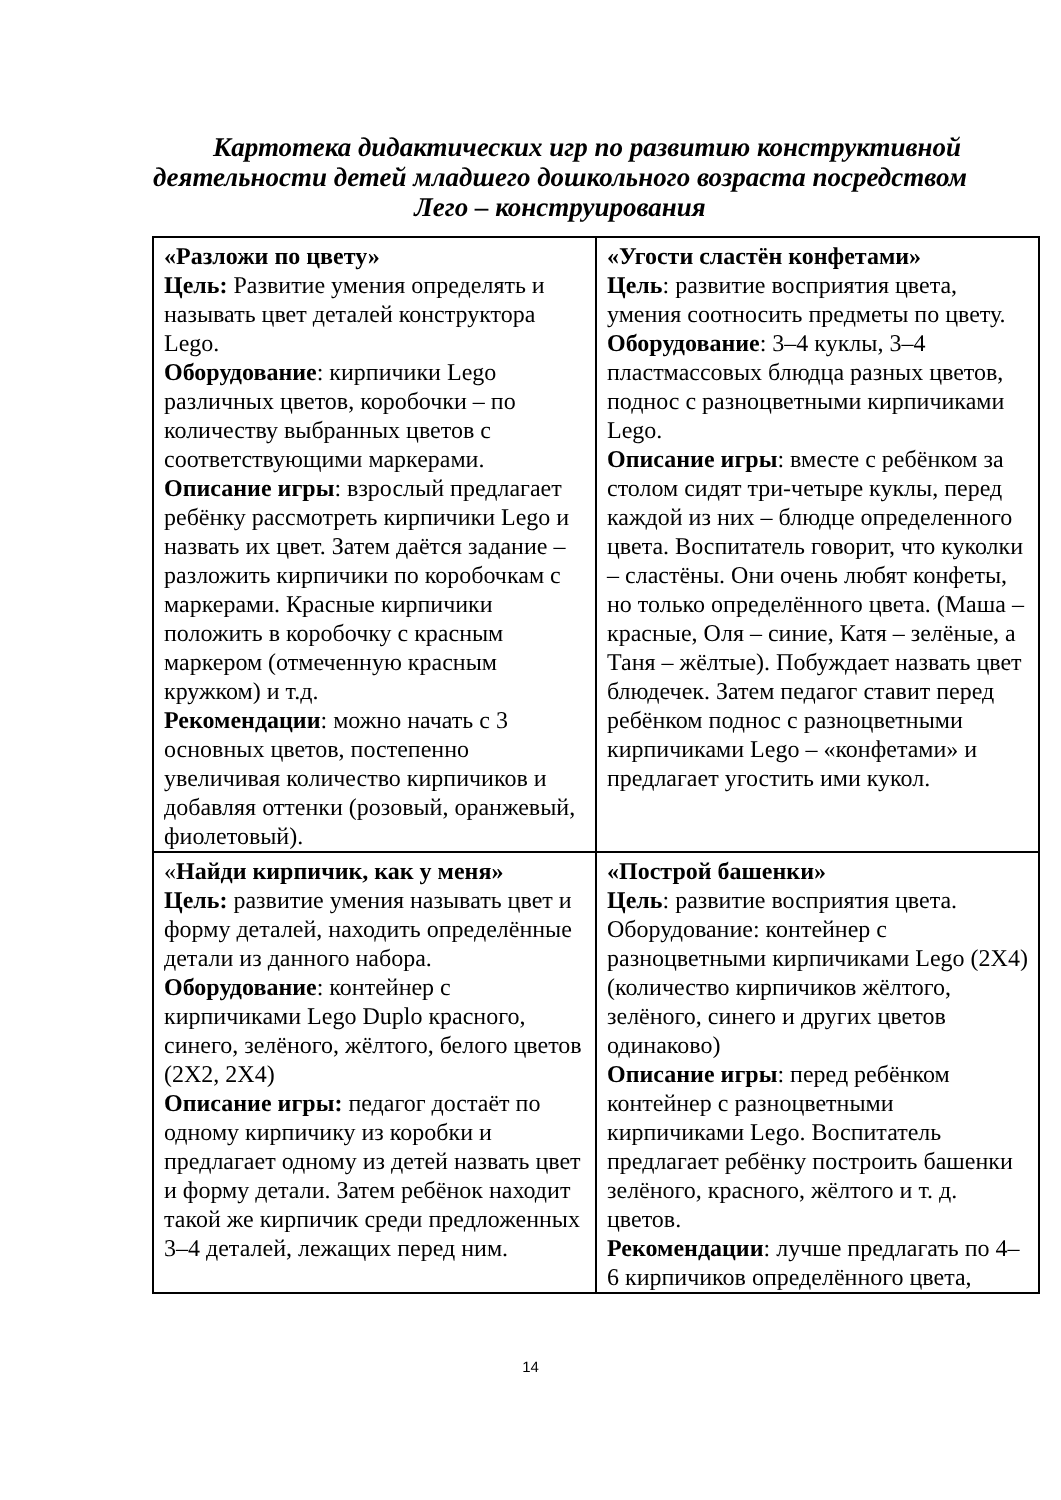Картотека дидактических игр по развитию конструктивной деятельности детей младшего дошкольного возраста посредством Лего – конструирования
| «Разложи по цвету» Цель: Развитие умения определять и называть цвет деталей конструктора Lego. Оборудование : кирпичики Lego различных цветов, коробочки – по количеству выбранных цветов с соответствующими маркерами. Описание игры : взрослый предлагает ребёнку рассмотреть кирпичики Lego и назвать их цвет. Затем даётся задание – разложить кирпичики по коробочкам с маркерами. Красные кирпичики положить в коробочку с красным маркером (отмеченную красным кружком) и т.д. Рекомендации : можно начать с 3 основных цветов, постепенно увеличивая количество кирпичиков и добавляя оттенки (розовый, оранжевый, фиолетовый). | «Угости сластён конфетами» Цель : развитие восприятия цвета, умения соотносить предметы по цвету. Оборудование : 3–4 куклы, 3–4 пластмассовых блюдца разных цветов, поднос с разноцветными кирпичиками Lego. Описание игры : вместе с ребёнком за столом сидят три-четыре куклы, перед каждой из них – блюдце определенного цвета. Воспитатель говорит, что куколки – сластёны. Они очень любят конфеты, но только определённого цвета. (Маша – красные, Оля – синие, Катя – зелёные, а Таня – жёлтые). Побуждает назвать цвет блюдечек. Затем педагог ставит перед ребёнком поднос с разноцветными кирпичиками Lego – «конфетами» и предлагает угостить ими кукол. |
| « Найди кирпичик, как у меня» Цель: развитие умения называть цвет и форму деталей, находить определённые детали из данного набора. Оборудование : контейнер с кирпичиками Lego Duplo красного, синего, зелёного, жёлтого, белого цветов (2Х2, 2Х4) Описание игры: педагог достаёт по одному кирпичику из коробки и предлагает одному из детей назвать цвет и форму детали. Затем ребёнок находит такой же кирпичик среди предложенных 3–4 деталей, лежащих перед ним. | «Построй башенки» Цель : развитие восприятия цвета. Оборудование: контейнер с разноцветными кирпичиками Lego (2Х4) (количество кирпичиков жёлтого, зелёного, синего и других цветов одинаково) Описание игры : перед ребёнком контейнер с разноцветными кирпичиками Lego. Воспитатель предлагает ребёнку построить башенки зелёного, красного, жёлтого и т. д. цветов. Рекомендации : лучше предлагать по 4–6 кирпичиков определённого цвета, |
14